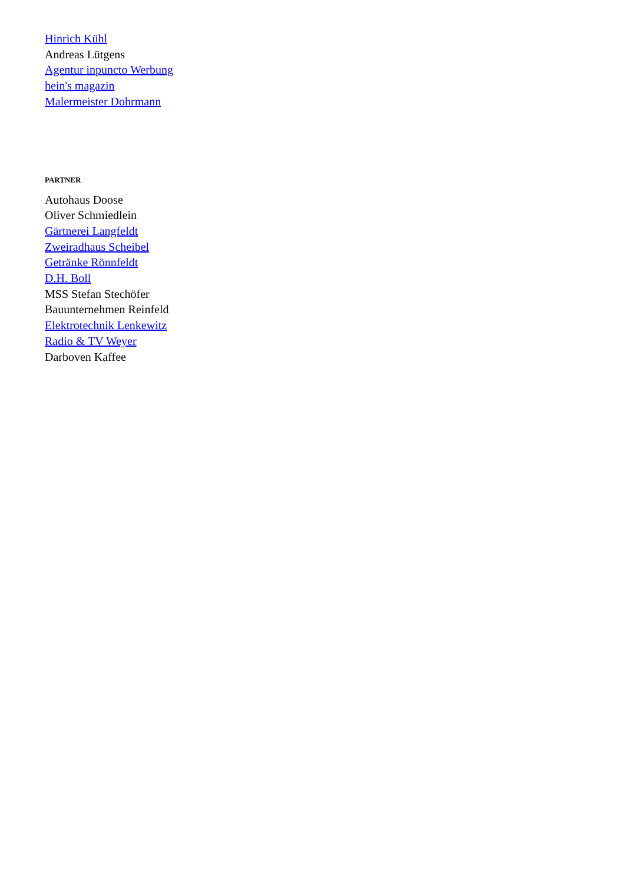Hinrich Kühl
Andreas Lütgens
Agentur inpuncto Werbung
hein's magazin
Malermeister Dohrmann
PARTNER
Autohaus Doose
Oliver Schmiedlein
Gärtnerei Langfeldt
Zweiradhaus Scheibel
Getränke Rönnfeldt
D.H. Boll
MSS Stefan Stechöfer
Bauunternehmen Reinfeld
Elektrotechnik Lenkewitz
Radio & TV Weyer
Darboven Kaffee